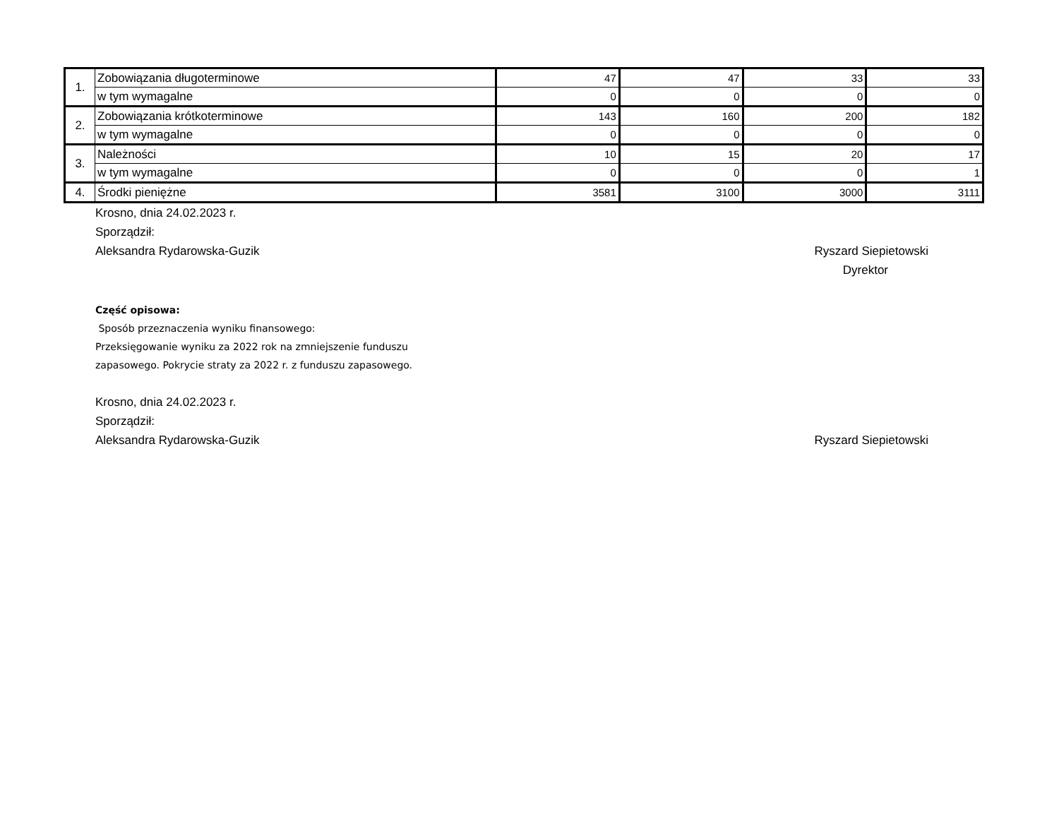| 1. | Zobowiązania długoterminowe | 47 | 47 | 33 | 33 |
| | w tym wymagalne | 0 | 0 | 0 | 0 |
| 2. | Zobowiązania krótkoterminowe | 143 | 160 | 200 | 182 |
| | w tym wymagalne | 0 | 0 | 0 | 0 |
| 3. | Należności | 10 | 15 | 20 | 17 |
| | w tym wymagalne | 0 | 0 | 0 | 1 |
| 4. | Środki pieniężne | 3581 | 3100 | 3000 | 3111 |
Krosno, dnia 24.02.2023 r.
Sporządził:
Aleksandra Rydarowska-Guzik Ryszard Siepietowski
Dyrektor
Część opisowa:
Sposób przeznaczenia wyniku finansowego:
Przeksięgowanie wyniku za 2022 rok na zmniejszenie funduszu zapasowego. Pokrycie straty za 2022 r. z funduszu zapasowego.
Krosno, dnia 24.02.2023 r.
Sporządził:
Aleksandra Rydarowska-Guzik Ryszard Siepietowski